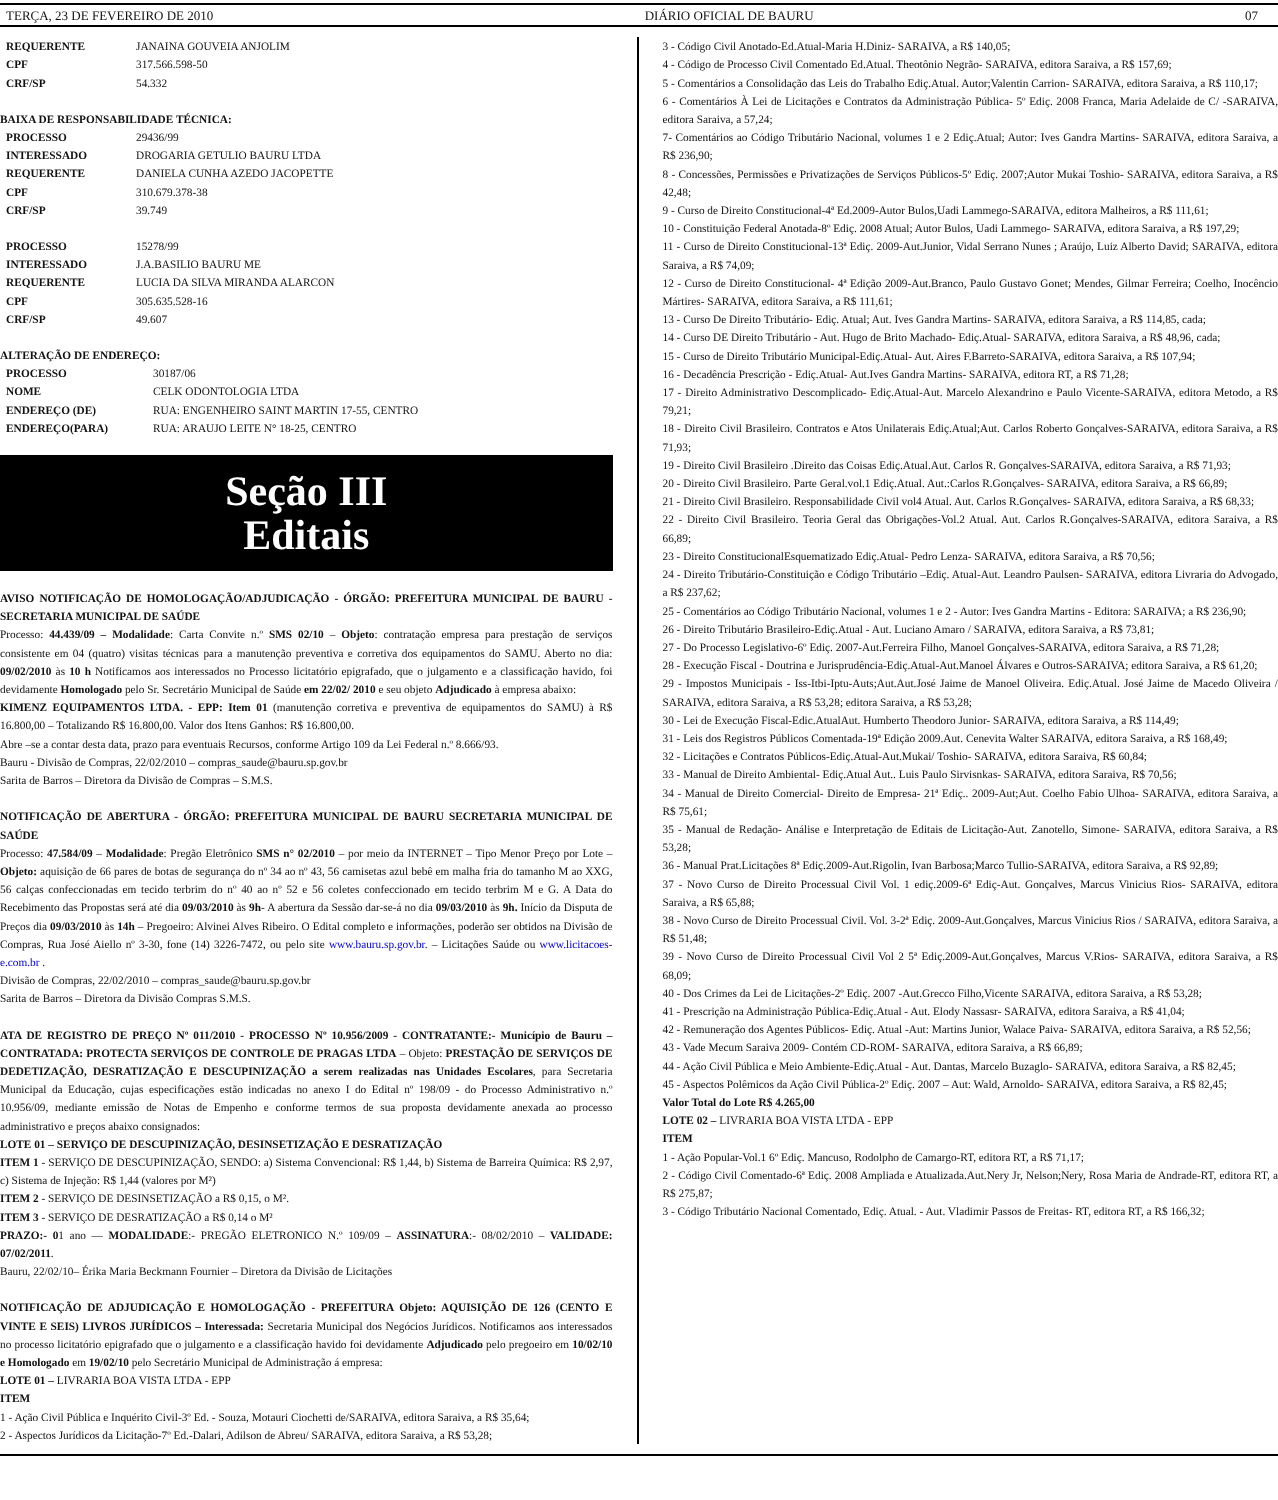TERÇA, 23 DE FEVEREIRO DE 2010 DIÁRIO OFICIAL DE BAURU 07
| REQUERENTE | JANAINA GOUVEIA ANJOLIM |
| CPF | 317.566.598-50 |
| CRF/SP | 54.332 |
BAIXA DE RESPONSABILIDADE TÉCNICA:
| PROCESSO | 29436/99 |
| INTERESSADO | DROGARIA GETULIO BAURU LTDA |
| REQUERENTE | DANIELA CUNHA AZEDO JACOPETTE |
| CPF | 310.679.378-38 |
| CRF/SP | 39.749 |
| PROCESSO | 15278/99 |
| INTERESSADO | J.A.BASILIO BAURU ME |
| REQUERENTE | LUCIA DA SILVA MIRANDA ALARCON |
| CPF | 305.635.528-16 |
| CRF/SP | 49.607 |
ALTERAÇÃO DE ENDEREÇO:
| PROCESSO | 30187/06 |
| NOME | CELK ODONTOLOGIA LTDA |
| ENDEREÇO (DE) | RUA: ENGENHEIRO SAINT MARTIN 17-55, CENTRO |
| ENDEREÇO(PARA) | RUA: ARAUJO LEITE N° 18-25, CENTRO |
Seção III
Editais
AVISO NOTIFICAÇÃO DE HOMOLOGAÇÃO/ADJUDICAÇÃO - ÓRGÃO: PREFEITURA MUNICIPAL DE BAURU - SECRETARIA MUNICIPAL DE SAÚDE
Processo: 44.439/09 – Modalidade: Carta Convite n.º SMS 02/10 – Objeto: contratação empresa para prestação de serviços consistente em 04 (quatro) visitas técnicas para a manutenção preventiva e corretiva dos equipamentos do SAMU. Aberto no dia: 09/02/2010 às 10 h Notificamos aos interessados no Processo licitatório epigrafado, que o julgamento e a classificação havido, foi devidamente Homologado pelo Sr. Secretário Municipal de Saúde em 22/02/ 2010 e seu objeto Adjudicado à empresa abaixo:
KIMENZ EQUIPAMENTOS LTDA. - EPP: Item 01 (manutenção corretiva e preventiva de equipamentos do SAMU) à R$ 16.800,00 – Totalizando R$ 16.800,00. Valor dos Itens Ganhos: R$ 16.800,00.
Abre –se a contar desta data, prazo para eventuais Recursos, conforme Artigo 109 da Lei Federal n.º 8.666/93.
Bauru - Divisão de Compras, 22/02/2010 – compras_saude@bauru.sp.gov.br
Sarita de Barros – Diretora da Divisão de Compras – S.M.S.
NOTIFICAÇÃO DE ABERTURA - ÓRGÃO: PREFEITURA MUNICIPAL DE BAURU SECRETARIA MUNICIPAL DE SAÚDE
Processo: 47.584/09 – Modalidade: Pregão Eletrônico SMS n° 02/2010 – por meio da INTERNET – Tipo Menor Preço por Lote – Objeto: aquisição de 66 pares de botas de segurança do nº 34 ao nº 43, 56 camisetas azul bebê em malha fria do tamanho M ao XXG, 56 calças confeccionadas em tecido terbrim do nº 40 ao nº 52 e 56 coletes confeccionado em tecido terbrim M e G. A Data do Recebimento das Propostas será até dia 09/03/2010 às 9h- A abertura da Sessão dar-se-á no dia 09/03/2010 às 9h. Início da Disputa de Preços dia 09/03/2010 às 14h – Pregoeiro: Alvinei Alves Ribeiro. O Edital completo e informações, poderão ser obtidos na Divisão de Compras, Rua José Aiello nº 3-30, fone (14) 3226-7472, ou pelo site www.bauru.sp.gov.br. – Licitações Saúde ou www.licitacoes-e.com.br .
Divisão de Compras, 22/02/2010 – compras_saude@bauru.sp.gov.br
Sarita de Barros – Diretora da Divisão Compras S.M.S.
ATA DE REGISTRO DE PREÇO Nº 011/2010 - PROCESSO Nº 10.956/2009 - CONTRATANTE:- Município de Bauru – CONTRATADA: PROTECTA SERVIÇOS DE CONTROLE DE PRAGAS LTDA – Objeto: PRESTAÇÃO DE SERVIÇOS DE DEDETIZAÇÃO, DESRATIZAÇÃO E DESCUPINIZAÇÃO a serem realizadas nas Unidades Escolares, para Secretaria Municipal da Educação, cujas especificações estão indicadas no anexo I do Edital nº 198/09 - do Processo Administrativo n.º 10.956/09, mediante emissão de Notas de Empenho e conforme termos de sua proposta devidamente anexada ao processo administrativo e preços abaixo consignados:
LOTE 01 – SERVIÇO DE DESCUPINIZAÇÃO, DESINSETIZAÇÃO E DESRATIZAÇÃO
ITEM 1 - SERVIÇO DE DESCUPINIZAÇÃO, SENDO: a) Sistema Convencional: R$ 1,44, b) Sistema de Barreira Química: R$ 2,97, c) Sistema de Injeção: R$ 1,44 (valores por M²)
ITEM 2 - SERVIÇO DE DESINSETIZAÇÃO a R$ 0,15, o M².
ITEM 3 - SERVIÇO DE DESRATIZAÇÃO a R$ 0,14 o M²
PRAZO:- 01 ano — MODALIDADE:- PREGÃO ELETRONICO N.º 109/09 – ASSINATURA:- 08/02/2010 – VALIDADE: 07/02/2011.
Bauru, 22/02/10– Érika Maria Beckmann Fournier – Diretora da Divisão de Licitações
NOTIFICAÇÃO DE ADJUDICAÇÃO E HOMOLOGAÇÃO - PREFEITURA Objeto: AQUISIÇÃO DE 126 (CENTO E VINTE E SEIS) LIVROS JURÍDICOS – Interessada: Secretaria Municipal dos Negócios Jurídicos. Notificamos aos interessados no processo licitatório epigrafado que o julgamento e a classificação havido foi devidamente Adjudicado pelo pregoeiro em 10/02/10 e Homologado em 19/02/10 pelo Secretário Municipal de Administração á empresa:
LOTE 01 – LIVRARIA BOA VISTA LTDA - EPP
ITEM
1 - Ação Civil Pública e Inquérito Civil-3º Ed. - Souza, Motauri Ciochetti de/SARAIVA, editora Saraiva, a R$ 35,64;
2 - Aspectos Jurídicos da Licitação-7º Ed.-Dalari, Adilson de Abreu/ SARAIVA, editora Saraiva, a R$ 53,28;
3 - Código Civil Anotado-Ed.Atual-Maria H.Diniz- SARAIVA, a R$ 140,05;
4 - Código de Processo Civil Comentado Ed.Atual. Theotônio Negrão- SARAIVA, editora Saraiva, a R$ 157,69;
5 - Comentários a Consolidação das Leis do Trabalho Ediç.Atual. Autor;Valentin Carrion- SARAIVA, editora Saraiva, a R$ 110,17;
6 - Comentários À Lei de Licitações e Contratos da Administração Pública- 5º Ediç. 2008 Franca, Maria Adelaide de C/ -SARAIVA, editora Saraiva, a 57,24;
7- Comentários ao Código Tributário Nacional, volumes 1 e 2 Ediç.Atual; Autor: Ives Gandra Martins- SARAIVA, editora Saraiva, a R$ 236,90;
8 - Concessões, Permissões e Privatizações de Serviços Públicos-5º Ediç. 2007;Autor Mukai Toshio- SARAIVA, editora Saraiva, a R$ 42,48;
9 - Curso de Direito Constitucional-4ª Ed.2009-Autor Bulos,Uadi Lammego-SARAIVA, editora Malheiros, a R$ 111,61;
10 - Constituição Federal Anotada-8º Ediç. 2008 Atual; Autor Bulos, Uadi Lammego- SARAIVA, editora Saraiva, a R$ 197,29;
11 - Curso de Direito Constitucional-13ª Ediç. 2009-Aut.Junior, Vidal Serrano Nunes ; Araújo, Luiz Alberto David; SARAIVA, editora Saraiva, a R$ 74,09;
12 - Curso de Direito Constitucional- 4ª Edição 2009-Aut.Branco, Paulo Gustavo Gonet; Mendes, Gilmar Ferreira; Coelho, Inocêncio Mártires- SARAIVA, editora Saraiva, a R$ 111,61;
13 - Curso De Direito Tributário- Ediç. Atual; Aut. Ives Gandra Martins- SARAIVA, editora Saraiva, a R$ 114,85, cada;
14 - Curso DE Direito Tributário - Aut. Hugo de Brito Machado- Ediç.Atual- SARAIVA, editora Saraiva, a R$ 48,96, cada;
15 - Curso de Direito Tributário Municipal-Ediç.Atual- Aut. Aires F.Barreto-SARAIVA, editora Saraiva, a R$ 107,94;
16 - Decadência Prescrição - Ediç.Atual- Aut.Ives Gandra Martins- SARAIVA, editora RT, a R$ 71,28;
17 - Direito Administrativo Descomplicado- Ediç.Atual-Aut. Marcelo Alexandrino e Paulo Vicente-SARAIVA, editora Metodo, a R$ 79,21;
18 - Direito Civil Brasileiro. Contratos e Atos Unilaterais Ediç.Atual;Aut. Carlos Roberto Gonçalves-SARAIVA, editora Saraiva, a R$ 71,93;
19 - Direito Civil Brasileiro .Direito das Coisas Ediç.Atual.Aut. Carlos R. Gonçalves-SARAIVA, editora Saraiva, a R$ 71,93;
20 - Direito Civil Brasileiro. Parte Geral.vol.1 Ediç.Atual. Aut.:Carlos R.Gonçalves- SARAIVA, editora Saraiva, a R$ 66,89;
21 - Direito Civil Brasileiro. Responsabilidade Civil vol4 Atual. Aut. Carlos R.Gonçalves- SARAIVA, editora Saraiva, a R$ 68,33;
22 - Direito Civil Brasileiro. Teoria Geral das Obrigações-Vol.2 Atual. Aut. Carlos R.Gonçalves-SARAIVA, editora Saraiva, a R$ 66,89;
23 - Direito ConstitucionalEsquematizado Ediç.Atual- Pedro Lenza- SARAIVA, editora Saraiva, a R$ 70,56;
24 - Direito Tributário-Constituição e Código Tributário –Ediç. Atual-Aut. Leandro Paulsen- SARAIVA, editora Livraria do Advogado, a R$ 237,62;
25 - Comentários ao Código Tributário Nacional, volumes 1 e 2 - Autor: Ives Gandra Martins - Editora: SARAIVA; a R$ 236,90;
26 - Direito Tributário Brasileiro-Ediç.Atual - Aut. Luciano Amaro / SARAIVA, editora Saraiva, a R$ 73,81;
27 - Do Processo Legislativo-6º Ediç. 2007-Aut.Ferreira Filho, Manoel Gonçalves-SARAIVA, editora Saraiva, a R$ 71,28;
28 - Execução Fiscal - Doutrina e Jurisprudência-Ediç.Atual-Aut.Manoel Álvares e Outros-SARAIVA; editora Saraiva, a R$ 61,20;
29 - Impostos Municipais - Iss-Itbi-Iptu-Auts;Aut.Aut.José Jaime de Manoel Oliveira. Ediç.Atual. José Jaime de Macedo Oliveira / SARAIVA, editora Saraiva, a R$ 53,28; editora Saraiva, a R$ 53,28;
30 - Lei de Execução Fiscal-Edic.AtualAut. Humberto Theodoro Junior- SARAIVA, editora Saraiva, a R$ 114,49;
31 - Leis dos Registros Públicos Comentada-19ª Edição 2009.Aut. Cenevita Walter SARAIVA, editora Saraiva, a R$ 168,49;
32 - Licitações e Contratos Públicos-Ediç.Atual-Aut.Mukai/ Toshio- SARAIVA, editora Saraiva, R$ 60,84;
33 - Manual de Direito Ambiental- Ediç.Atual Aut.. Luis Paulo Sirvisnkas- SARAIVA, editora Saraiva, R$ 70,56;
34 - Manual de Direito Comercial- Direito de Empresa- 21ª Ediç.. 2009-Aut;Aut. Coelho Fabio Ulhoa- SARAIVA, editora Saraiva, a R$ 75,61;
35 - Manual de Redação- Análise e Interpretação de Editais de Licitação-Aut. Zanotello, Simone- SARAIVA, editora Saraiva, a R$ 53,28;
36 - Manual Prat.Licitações 8ª Ediç.2009-Aut.Rigolin, Ivan Barbosa;Marco Tullio-SARAIVA, editora Saraiva, a R$ 92,89;
37 - Novo Curso de Direito Processual Civil Vol. 1 ediç.2009-6ª Ediç-Aut. Gonçalves, Marcus Vinicius Rios- SARAIVA, editora Saraiva, a R$ 65,88;
38 - Novo Curso de Direito Processual Civil. Vol. 3-2ª Ediç. 2009-Aut.Gonçalves, Marcus Vinicius Rios / SARAIVA, editora Saraiva, a R$ 51,48;
39 - Novo Curso de Direito Processual Civil Vol 2 5ª Ediç.2009-Aut.Gonçalves, Marcus V.Rios- SARAIVA, editora Saraiva, a R$ 68,09;
40 - Dos Crimes da Lei de Licitações-2º Ediç. 2007 -Aut.Grecco Filho,Vicente SARAIVA, editora Saraiva, a R$ 53,28;
41 - Prescrição na Administração Pública-Ediç.Atual - Aut. Elody Nassasr- SARAIVA, editora Saraiva, a R$ 41,04;
42 - Remuneração dos Agentes Públicos- Ediç. Atual -Aut: Martins Junior, Walace Paiva- SARAIVA, editora Saraiva, a R$ 52,56;
43 - Vade Mecum Saraiva 2009- Contém CD-ROM- SARAIVA, editora Saraiva, a R$ 66,89;
44 - Ação Civil Pública e Meio Ambiente-Ediç.Atual - Aut. Dantas, Marcelo Buzaglo- SARAIVA, editora Saraiva, a R$ 82,45;
45 - Aspectos Polêmicos da Ação Civil Pública-2º Ediç. 2007 – Aut: Wald, Arnoldo- SARAIVA, editora Saraiva, a R$ 82,45;
Valor Total do Lote R$ 4.265,00
LOTE 02 – LIVRARIA BOA VISTA LTDA - EPP
ITEM
1 - Ação Popular-Vol.1 6º Ediç. Mancuso, Rodolpho de Camargo-RT, editora RT, a R$ 71,17;
2 - Código Civil Comentado-6ª Ediç. 2008 Ampliada e Atualizada.Aut.Nery Jr, Nelson;Nery, Rosa Maria de Andrade-RT, editora RT, a R$ 275,87;
3 - Código Tributário Nacional Comentado, Ediç. Atual. - Aut. Vladimir Passos de Freitas- RT, editora RT, a R$ 166,32;